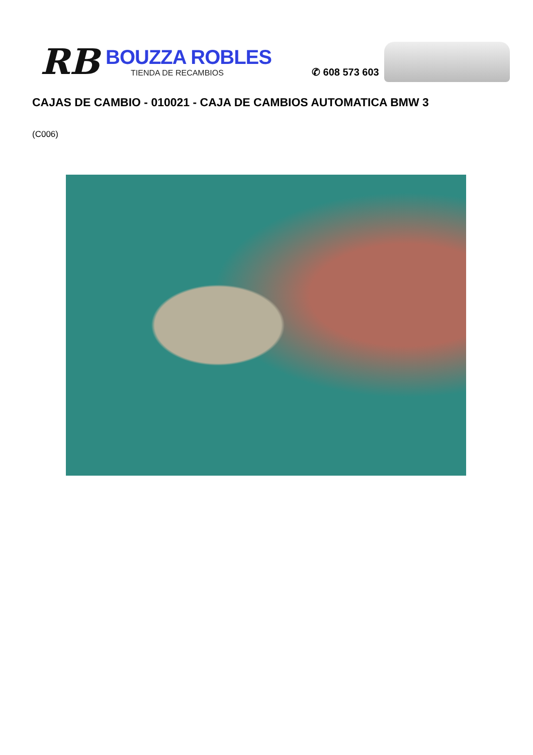RB
BOUZZA ROBLES
TIENDA DE RECAMBIOS
✆ 608 573 603
CAJAS DE CAMBIO - 010021 - CAJA DE CAMBIOS AUTOMATICA BMW 3
(C006)